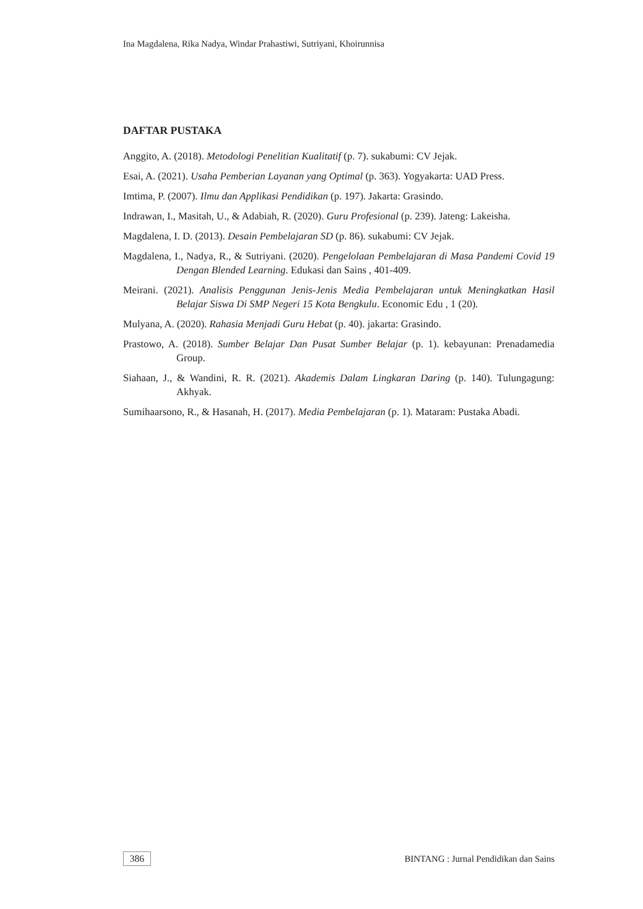Ina Magdalena, Rika Nadya, Windar Prahastiwi, Sutriyani, Khoirunnisa
DAFTAR PUSTAKA
Anggito, A. (2018). Metodologi Penelitian Kualitatif (p. 7). sukabumi: CV Jejak.
Esai, A. (2021). Usaha Pemberian Layanan yang Optimal (p. 363). Yogyakarta: UAD Press.
Imtima, P. (2007). Ilmu dan Applikasi Pendidikan (p. 197). Jakarta: Grasindo.
Indrawan, I., Masitah, U., & Adabiah, R. (2020). Guru Profesional (p. 239). Jateng: Lakeisha.
Magdalena, I. D. (2013). Desain Pembelajaran SD (p. 86). sukabumi: CV Jejak.
Magdalena, I., Nadya, R., & Sutriyani. (2020). Pengelolaan Pembelajaran di Masa Pandemi Covid 19 Dengan Blended Learning. Edukasi dan Sains , 401-409.
Meirani. (2021). Analisis Penggunan Jenis-Jenis Media Pembelajaran untuk Meningkatkan Hasil Belajar Siswa Di SMP Negeri 15 Kota Bengkulu. Economic Edu , 1 (20).
Mulyana, A. (2020). Rahasia Menjadi Guru Hebat (p. 40). jakarta: Grasindo.
Prastowo, A. (2018). Sumber Belajar Dan Pusat Sumber Belajar (p. 1). kebayunan: Prenadamedia Group.
Siahaan, J., & Wandini, R. R. (2021). Akademis Dalam Lingkaran Daring (p. 140). Tulungagung: Akhyak.
Sumihaarsono, R., & Hasanah, H. (2017). Media Pembelajaran (p. 1). Mataram: Pustaka Abadi.
386 BINTANG : Jurnal Pendidikan dan Sains